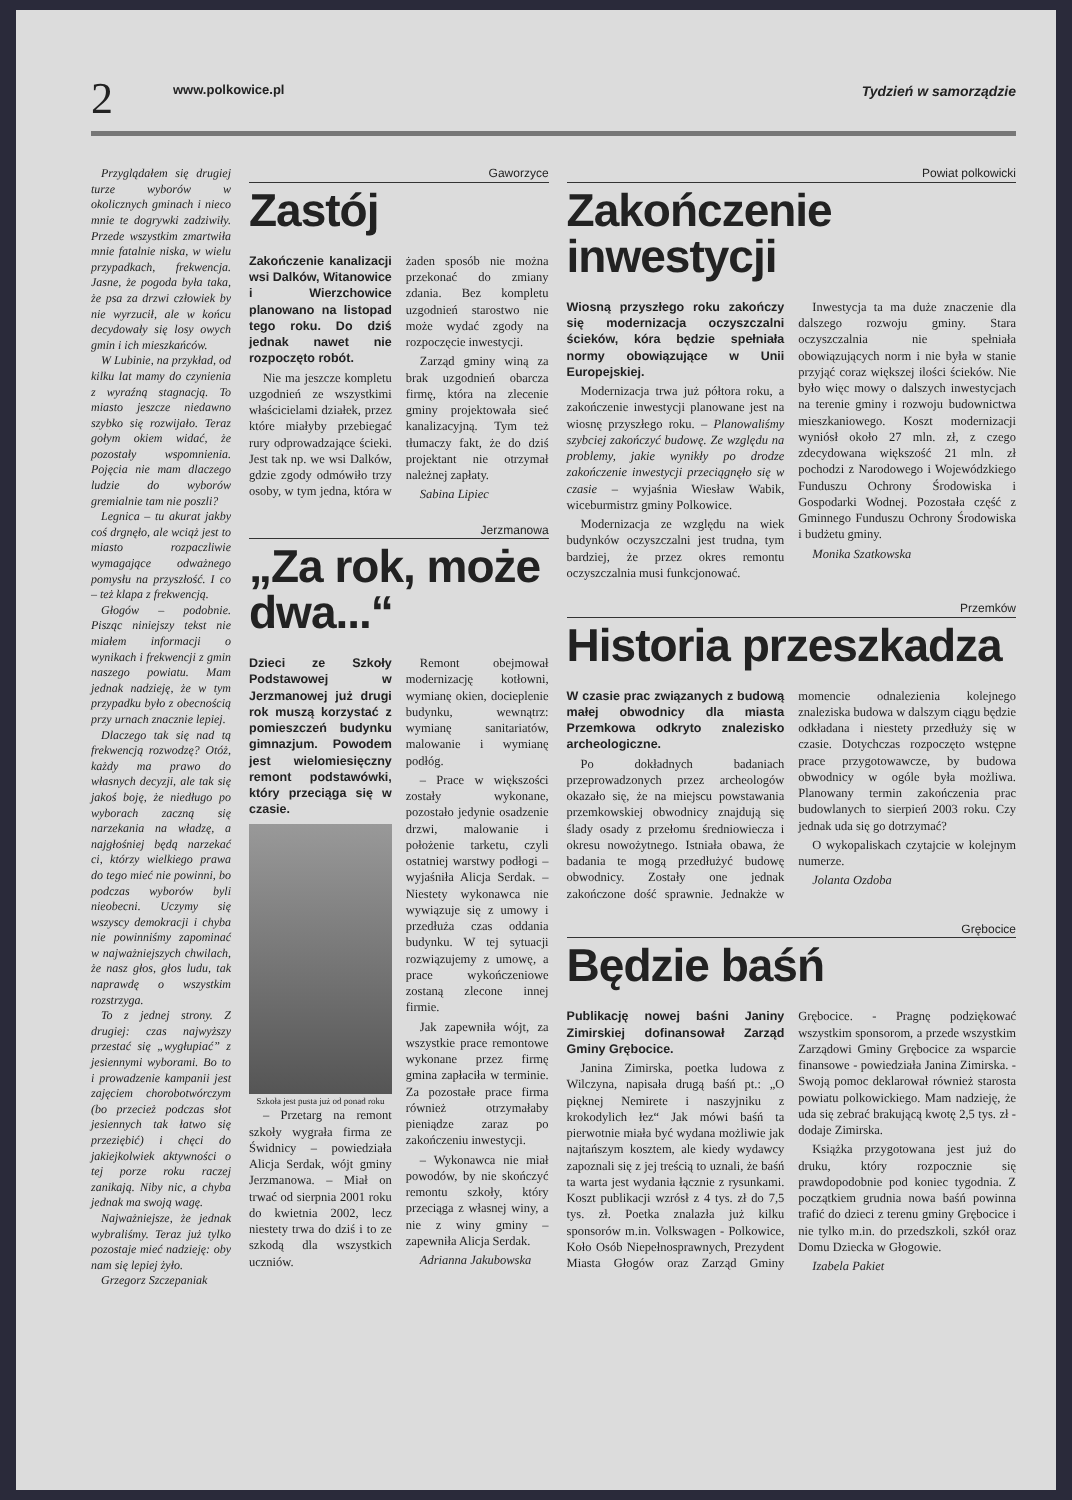2 www.polkowice.pl Tydzień w samorządzie
Przyglądałem się drugiej turze wyborów w okolicznych gminach i nieco mnie te dogrywki zadziwiły. Przede wszystkim zmartwiła mnie fatalnie niska, w wielu przypadkach, frekwencja. Jasne, że pogoda była taka, że psa za drzwi człowiek by nie wyrzucił, ale w końcu decydowały się losy owych gmin i ich mieszkańców.
W Lubinie, na przykład, od kilku lat mamy do czynienia z wyraźną stagnacją. To miasto jeszcze niedawno szybko się rozwijało. Teraz gołym okiem widać, że pozostały wspomnienia. Pojęcia nie mam dlaczego ludzie do wyborów gremialnie tam nie poszli?
Legnica – tu akurat jakby coś drgnęło, ale wciąż jest to miasto rozpaczliwie wymagające odważnego pomysłu na przyszłość. I co – też klapa z frekwencją.
Głogów – podobnie. Pisząc niniejszy tekst nie miałem informacji o wynikach i frekwencji z gmin naszego powiatu. Mam jednak nadzieję, że w tym przypadku było z obecnością przy urnach znacznie lepiej.
Dlaczego tak się nad tą frekwencją rozwodzę? Otóż, każdy ma prawo do własnych decyzji, ale tak się jakoś boję, że niedługo po wyborach zaczną się narzekania na władzę, a najgłośniej będą narzekać ci, którzy wielkiego prawa do tego mieć nie powinni, bo podczas wyborów byli nieobecni. Uczymy się wszyscy demokracji i chyba nie powinniśmy zapominać w najważniejszych chwilach, że nasz głos, głos ludu, tak naprawdę o wszystkim rozstrzyga.
To z jednej strony. Z drugiej: czas najwyższy przestać się „wygłupiać” z jesiennymi wyborami. Bo to i prowadzenie kampanii jest zajęciem chorobotwórczym (bo przecież podczas słot jesiennych tak łatwo się przeziębić) i chęci do jakiejkolwiek aktywności o tej porze roku raczej zanikają. Niby nic, a chyba jednak ma swoją wagę.
Najważniejsze, że jednak wybraliśmy. Teraz już tylko pozostaje mieć nadzieję: oby nam się lepiej żyło.
Grzegorz Szczepaniak
Gaworzyce
Zastój
Zakończenie kanalizacji wsi Dalków, Witanowice i Wierzchowice planowano na listopad tego roku. Do dziś jednak nawet nie rozpoczęto robót.
Nie ma jeszcze kompletu uzgodnień ze wszystkimi właścicielami działek, przez które miałyby przebiegać rury odprowadzające ścieki. Jest tak np. we wsi Dalków, gdzie zgody odmówiło trzy osoby, w tym jedna, która w żaden sposób nie można przekonać do zmiany zdania. Bez kompletu uzgodnień starostwo nie może wydać zgody na rozpoczęcie inwestycji.
Zarząd gminy winą za brak uzgodnień obarcza firmę, która na zlecenie gminy projektowała sieć kanalizacyjną. Tym też tłumaczy fakt, że do dziś projektant nie otrzymał należnej zapłaty.
Sabina Lipiec
Jerzmanowa
„Za rok, może dwa...“
Dzieci ze Szkoły Podstawowej w Jerzmanowej już drugi rok muszą korzystać z pomieszczeń budynku gimnazjum. Powodem jest wielomiesięczny remont podstawówki, który przeciąga się w czasie.
Szkoła jest pusta już od ponad roku
– Przetarg na remont szkoły wygrała firma ze Świdnicy – powiedziała Alicja Serdak, wójt gminy Jerzmanowa. – Miał on trwać od sierpnia 2001 roku do kwietnia 2002, lecz niestety trwa do dziś i to ze szkodą dla wszystkich uczniów.
Remont obejmował modernizację kotłowni, wymianę okien, docieplenie budynku, wewnątrz: wymianę sanitariatów, malowanie i wymianę podłóg.
– Prace w większości zostały wykonane, pozostało jedynie osadzenie drzwi, malowanie i położenie tarketu, czyli ostatniej warstwy podłogi – wyjaśniła Alicja Serdak. – Niestety wykonawca nie wywiązuje się z umowy i przedłuża czas oddania budynku. W tej sytuacji rozwiązujemy z umowę, a prace wykończeniowe zostaną zlecone innej firmie.
Jak zapewniła wójt, za wszystkie prace remontowe wykonane przez firmę gmina zapłaciła w terminie. Za pozostałe prace firma również otrzymałaby pieniądze zaraz po zakończeniu inwestycji.
– Wykonawca nie miał powodów, by nie skończyć remontu szkoły, który przeciąga z własnej winy, a nie z winy gminy – zapewniła Alicja Serdak.
Adrianna Jakubowska
Powiat polkowicki
Zakończenie inwestycji
Wiosną przyszłego roku zakończy się modernizacja oczyszczalni ścieków, kóra będzie spełniała normy obowiązujące w Unii Europejskiej.
Modernizacja trwa już półtora roku, a zakończenie inwestycji planowane jest na wiosnę przyszłego roku. – Planowaliśmy szybciej zakończyć budowę. Ze względu na problemy, jakie wynikły po drodze zakończenie inwestycji przeciągnęło się w czasie – wyjaśnia Wiesław Wabik, wiceburmistrz gminy Polkowice.
Modernizacja ze względu na wiek budynków oczyszczalni jest trudna, tym bardziej, że przez okres remontu oczyszczalnia musi funkcjonować.
Inwestycja ta ma duże znaczenie dla dalszego rozwoju gminy. Stara oczyszczalnia nie spełniała obowiązujących norm i nie była w stanie przyjąć coraz większej ilości ścieków. Nie było więc mowy o dalszych inwestycjach na terenie gminy i rozwoju budownictwa mieszkaniowego. Koszt modernizacji wyniósł około 27 mln. zł, z czego zdecydowana większość 21 mln. zł pochodzi z Narodowego i Wojewódzkiego Funduszu Ochrony Środowiska i Gospodarki Wodnej. Pozostała część z Gminnego Funduszu Ochrony Środowiska i budżetu gminy.
Monika Szatkowska
Przemków
Historia przeszkadza
W czasie prac związanych z budową małej obwodnicy dla miasta Przemkowa odkryto znalezisko archeologiczne.
Po dokładnych badaniach przeprowadzonych przez archeologów okazało się, że na miejscu powstawania przemkowskiej obwodnicy znajdują się ślady osady z przełomu średniowiecza i okresu nowożytnego. Istniała obawa, że badania te mogą przedłużyć budowę obwodnicy. Zostały one jednak zakończone dość sprawnie. Jednakże w momencie odnalezienia kolejnego znaleziska budowa w dalszym ciągu będzie odkładana i niestety przedłuży się w czasie. Dotychczas rozpoczęto wstępne prace przygotowawcze, by budowa obwodnicy w ogóle była możliwa. Planowany termin zakończenia prac budowlanych to sierpień 2003 roku. Czy jednak uda się go dotrzymać?
O wykopaliskach czytajcie w kolejnym numerze.
Jolanta Ozdoba
Grębocice
Będzie baśń
Publikację nowej baśni Janiny Zimirskiej dofinansował Zarząd Gminy Grębocice.
Janina Zimirska, poetka ludowa z Wilczyna, napisała drugą baśń pt.: „O pięknej Nemirete i naszyjniku z krokodylich łez“ Jak mówi baśń ta pierwotnie miała być wydana możliwie jak najtańszym kosztem, ale kiedy wydawcy zapoznali się z jej treścią to uznali, że baśń ta warta jest wydania łącznie z rysunkami. Koszt publikacji wzrósł z 4 tys. zł do 7,5 tys. zł. Poetka znalazła już kilku sponsorów m.in. Volkswagen - Polkowice, Koło Osób Niepełnosprawnych, Prezydent Miasta Głogów oraz Zarząd Gminy Grębocice. - Pragnę podziękować wszystkim sponsorom, a przede wszystkim Zarządowi Gminy Grębocice za wsparcie finansowe - powiedziała Janina Zimirska. - Swoją pomoc deklarował również starosta powiatu polkowickiego. Mam nadzieję, że uda się zebrać brakującą kwotę 2,5 tys. zł - dodaje Zimirska.
Książka przygotowana jest już do druku, który rozpocznie się prawdopodobnie pod koniec tygodnia. Z początkiem grudnia nowa baśń powinna trafić do dzieci z terenu gminy Grębocice i nie tylko m.in. do przedszkoli, szkół oraz Domu Dziecka w Głogowie.
Izabela Pakiet